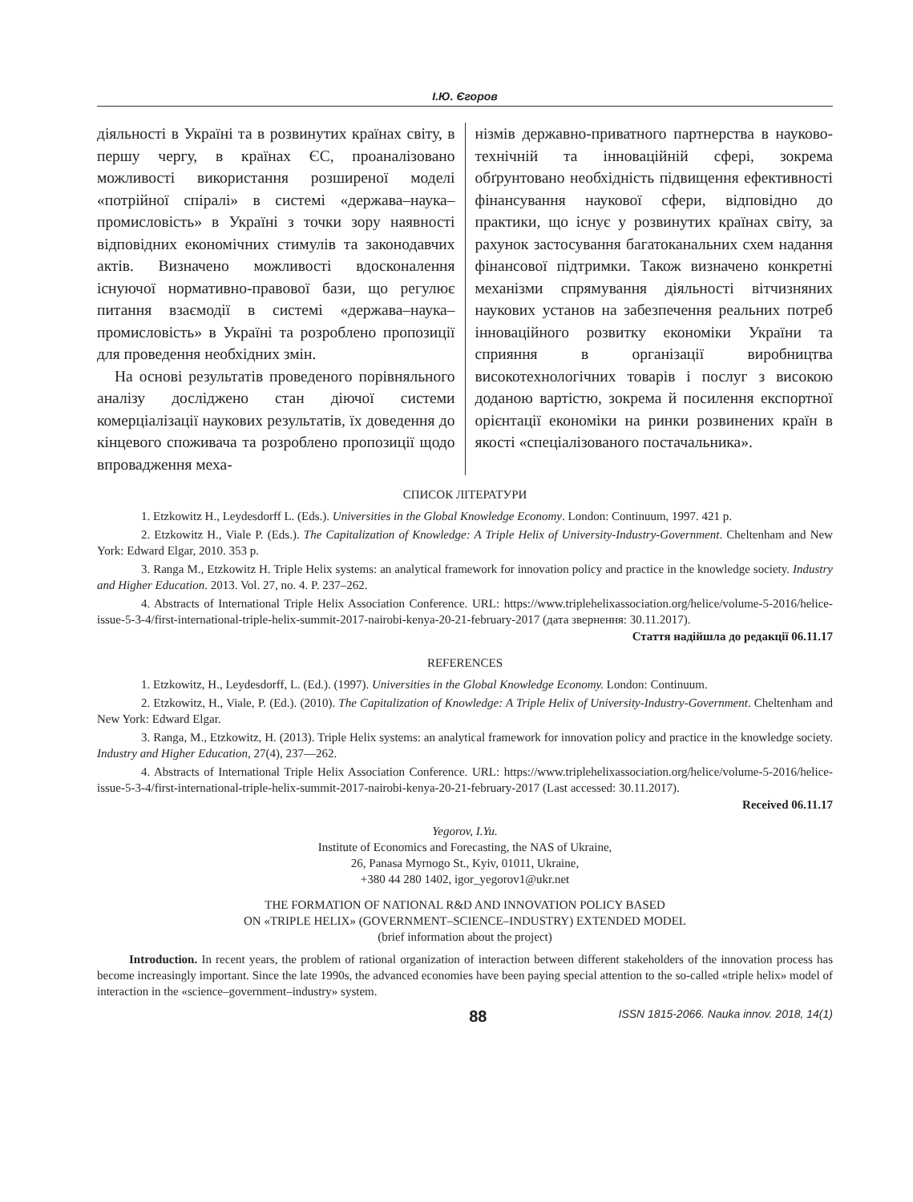І.Ю. Єгоров
діяльності в Україні та в розвинутих країнах світу, в першу чергу, в країнах ЄС, проаналізовано можливості використання розширеної моделі «потрійної спіралі» в системі «держава–наука–промисловість» в Україні з точки зору наявності відповідних економічних стимулів та законодавчих актів. Визначено можливості вдосконалення існуючої нормативно-правової бази, що регулює питання взаємодії в системі «держава–наука–промисловість» в Україні та розроблено пропозиції для проведення необхідних змін.
На основі результатів проведеного порівняльного аналізу досліджено стан діючої системи комерціалізації наукових результатів, їх доведення до кінцевого споживача та розроблено пропозиції щодо впровадження меха-
нізмів державно-приватного партнерства в науково-технічній та інноваційній сфері, зокрема обґрунтовано необхідність підвищення ефективності фінансування наукової сфери, відповідно до практики, що існує у розвинутих країнах світу, за рахунок застосування багатоканальних схем надання фінансової підтримки. Також визначено конкретні механізми спрямування діяльності вітчизняних наукових установ на забезпечення реальних потреб інноваційного розвитку економіки України та сприяння в організації виробництва високотехнологічних товарів і послуг з високою доданою вартістю, зокрема й посилення експортної орієнтації економіки на ринки розвинених країн в якості «спеціалізованого постачальника».
СПИСОК ЛІТЕРАТУРИ
1. Etzkowitz H., Leydesdorff L. (Eds.). Universities in the Global Knowledge Economy. London: Continuum, 1997. 421 p.
2. Etzkowitz H., Viale P. (Eds.). The Capitalization of Knowledge: A Triple Helix of University-Industry-Government. Cheltenham and New York: Edward Elgar, 2010. 353 p.
3. Ranga M., Etzkowitz H. Triple Helix systems: an analytical framework for innovation policy and practice in the knowledge society. Industry and Higher Education. 2013. Vol. 27, no. 4. P. 237–262.
4. Abstracts of International Triple Helix Association Conference. URL: https://www.triplehelixassociation.org/helice/volume-5-2016/helice-issue-5-3-4/first-international-triple-helix-summit-2017-nairobi-kenya-20-21-february-2017 (дата звернення: 30.11.2017).
Стаття надійшла до редакції 06.11.17
REFERENCES
1. Etzkowitz, H., Leydesdorff, L. (Ed.). (1997). Universities in the Global Knowledge Economy. London: Continuum.
2. Etzkowitz, H., Viale, P. (Ed.). (2010). The Capitalization of Knowledge: A Triple Helix of University-Industry-Government. Cheltenham and New York: Edward Elgar.
3. Ranga, M., Etzkowitz, H. (2013). Triple Helix systems: an analytical framework for innovation policy and practice in the knowledge society. Industry and Higher Education, 27(4), 237—262.
4. Abstracts of International Triple Helix Association Conference. URL: https://www.triplehelixassociation.org/helice/volume-5-2016/helice-issue-5-3-4/first-international-triple-helix-summit-2017-nairobi-kenya-20-21-february-2017 (Last accessed: 30.11.2017).
Received 06.11.17
Yegorov, I.Yu.
Institute of Economics and Forecasting, the NAS of Ukraine,
26, Panasa Myrnogo St., Kyiv, 01011, Ukraine,
+380 44 280 1402, igor_yegorov1@ukr.net
THE FORMATION OF NATIONAL R&D AND INNOVATION POLICY BASED
ON «TRIPLE HELIX» (GOVERNMENT–SCIENCE–INDUSTRY) EXTENDED MODEL
(brief information about the project)
Introduction. In recent years, the problem of rational organization of interaction between different stakeholders of the innovation process has become increasingly important. Since the late 1990s, the advanced economies have been paying special attention to the so-called «triple helix» model of interaction in the «science–government–industry» system.
88 ISSN 1815-2066. Nauka innov. 2018, 14(1)